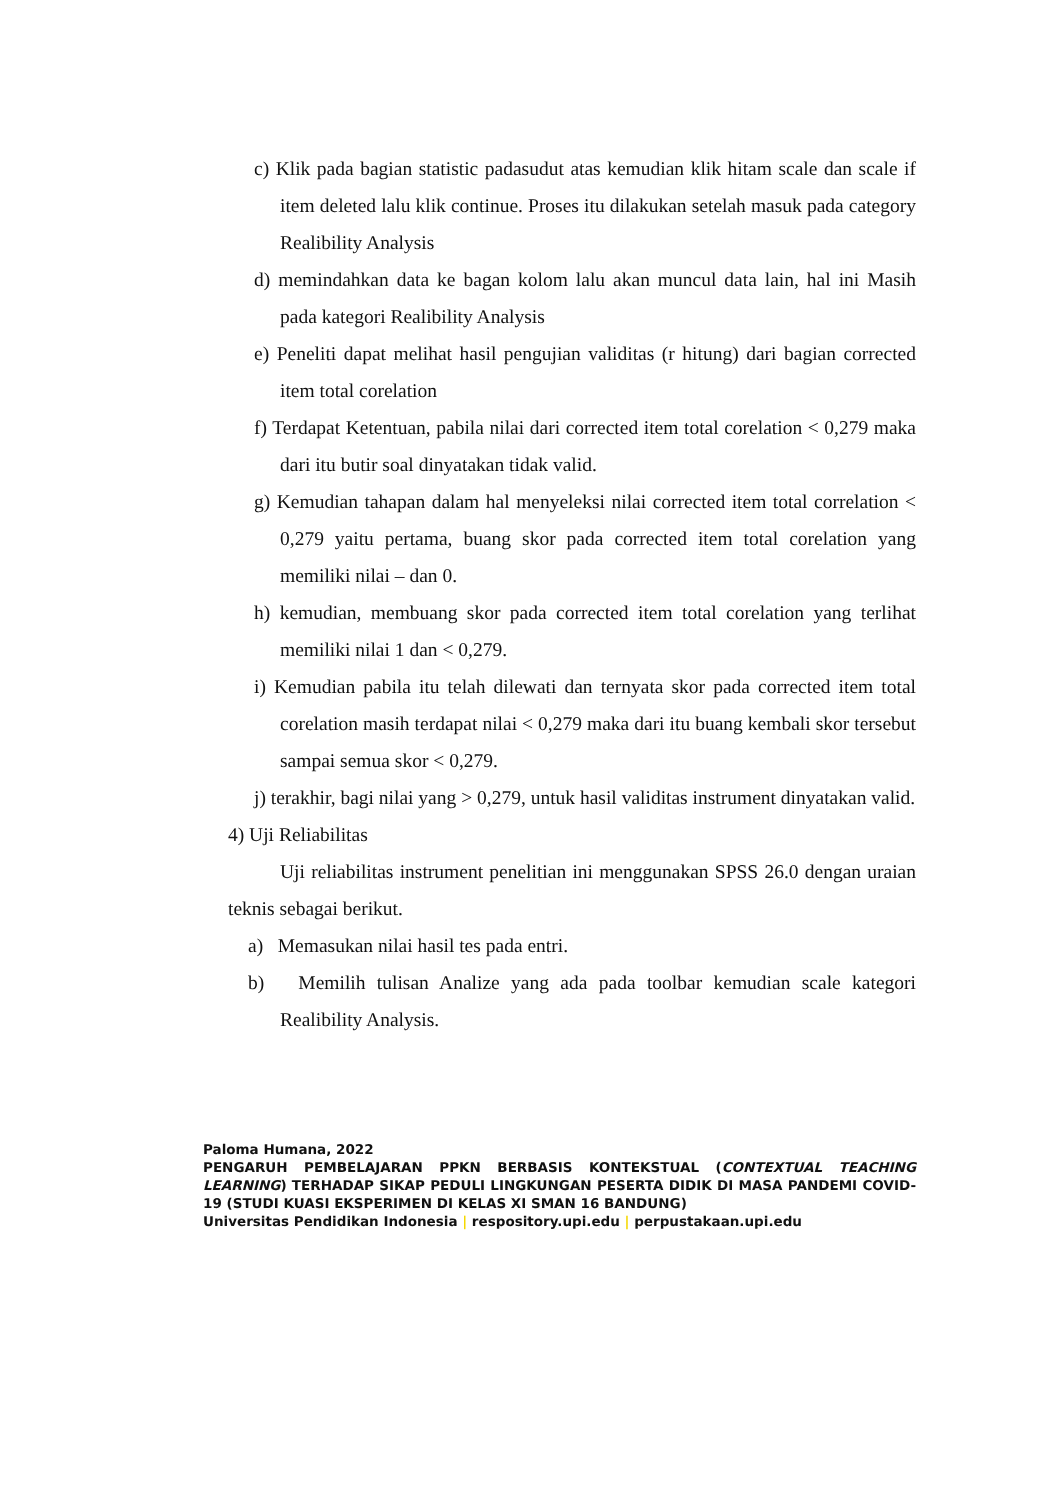c) Klik pada bagian statistic padasudut atas kemudian klik hitam scale dan scale if item deleted lalu klik continue. Proses itu dilakukan setelah masuk pada category Realibility Analysis
d) memindahkan data ke bagan kolom lalu akan muncul data lain, hal ini Masih pada kategori Realibility Analysis
e) Peneliti dapat melihat hasil pengujian validitas (r hitung) dari bagian corrected item total corelation
f) Terdapat Ketentuan, pabila nilai dari corrected item total corelation < 0,279 maka dari itu butir soal dinyatakan tidak valid.
g) Kemudian tahapan dalam hal menyeleksi nilai corrected item total correlation < 0,279 yaitu pertama, buang skor pada corrected item total corelation yang memiliki nilai – dan 0.
h) kemudian, membuang skor pada corrected item total corelation yang terlihat memiliki nilai 1 dan < 0,279.
i) Kemudian pabila itu telah dilewati dan ternyata skor pada corrected item total corelation masih terdapat nilai < 0,279 maka dari itu buang kembali skor tersebut sampai semua skor < 0,279.
j) terakhir, bagi nilai yang > 0,279, untuk hasil validitas instrument dinyatakan valid.
4) Uji Reliabilitas
Uji reliabilitas instrument penelitian ini menggunakan SPSS 26.0 dengan uraian teknis sebagai berikut.
a) Memasukan nilai hasil tes pada entri.
b) Memilih tulisan Analize yang ada pada toolbar kemudian scale kategori Realibility Analysis.
Paloma Humana, 2022
PENGARUH PEMBELAJARAN PPKN BERBASIS KONTEKSTUAL (CONTEXTUAL TEACHING LEARNING) TERHADAP SIKAP PEDULI LINGKUNGAN PESERTA DIDIK DI MASA PANDEMI COVID-19 (STUDI KUASI EKSPERIMEN DI KELAS XI SMAN 16 BANDUNG)
Universitas Pendidikan Indonesia | respository.upi.edu | perpustakaan.upi.edu